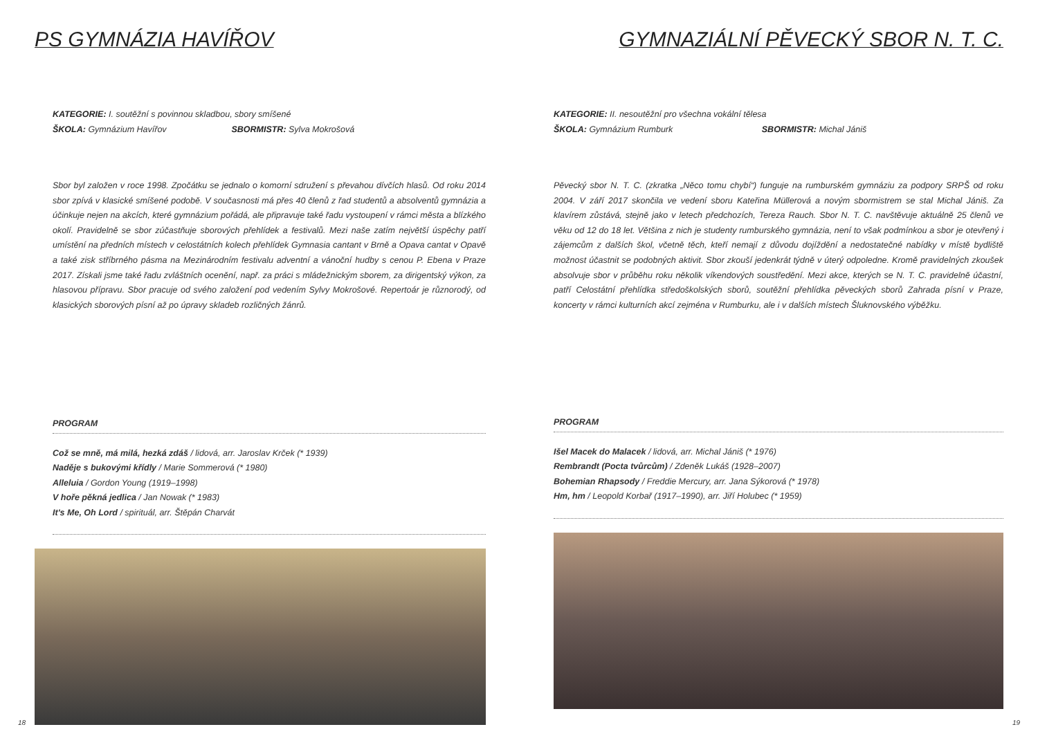PS GYMNÁZIA HAVÍŘOV
KATEGORIE: I. soutěžní s povinnou skladbou, sbory smíšené
ŠKOLA: Gymnázium Havířov SBORMISTR: Sylva Mokrošová
Sbor byl založen v roce 1998. Zpočátku se jednalo o komorní sdružení s převahou dívčích hlasů. Od roku 2014 sbor zpívá v klasické smíšené podobě. V současnosti má přes 40 členů z řad studentů a absolventů gymnázia a účinkuje nejen na akcích, které gymnázium pořádá, ale připravuje také řadu vystoupení v rámci města a blízkého okolí. Pravidelně se sbor zúčastňuje sborových přehlídek a festivalů. Mezi naše zatím největší úspěchy patří umístění na předních místech v celostátních kolech přehlídek Gymnasia cantant v Brně a Opava cantat v Opavě a také zisk stříbrného pásma na Mezinárodním festivalu adventní a vánoční hudby s cenou P. Ebena v Praze 2017. Získali jsme také řadu zvláštních ocenění, např. za práci s mládežnickým sborem, za dirigentský výkon, za hlasovou přípravu. Sbor pracuje od svého založení pod vedením Sylvy Mokrošové. Repertoár je různorodý, od klasických sborových písní až po úpravy skladeb rozličných žánrů.
PROGRAM
Což se mně, má milá, hezká zdáš / lidová, arr. Jaroslav Krček (* 1939)
Naděje s bukovými křídly / Marie Sommerová (* 1980)
Alleluia / Gordon Young (1919–1998)
V hoře pěkná jedlica / Jan Nowak (* 1983)
It's Me, Oh Lord / spirituál, arr. Štěpán Charvát
18
GYMNAZIÁLNÍ PĚVECKÝ SBOR N. T. C.
KATEGORIE: II. nesoutěžní pro všechna vokální tělesa
ŠKOLA: Gymnázium Rumburk SBORMISTR: Michal Jániš
Pěvecký sbor N. T. C. (zkratka „Něco tomu chybí“) funguje na rumburském gymnáziu za podpory SRPŠ od roku 2004. V září 2017 skončila ve vedení sboru Kateřina Müllerová a novým sbormistrem se stal Michal Jániš. Za klavírem zůstává, stejně jako v letech předchozích, Tereza Rauch. Sbor N. T. C. navštěvuje aktuálně 25 členů ve věku od 12 do 18 let. Většina z nich je studenty rumburského gymnázia, není to však podmínkou a sbor je otevřený i zájemcům z dalších škol, včetně těch, kteří nemají z důvodu dojíždění a nedostatečné nabídky v místě bydliště možnost účastnit se podobných aktivit. Sbor zkouší jedenkrát týdně v úterý odpoledne. Kromě pravidelných zkoušek absolvuje sbor v průběhu roku několik víkendových soustředění. Mezi akce, kterých se N. T. C. pravidelně účastní, patří Celostátní přehlídka středoškolských sborů, soutěžní přehlídka pěveckých sborů Zahrada písní v Praze, koncerty v rámci kulturních akcí zejména v Rumburku, ale i v dalších místech Šluknovského výběžku.
PROGRAM
Išel Macek do Malacek / lidová, arr. Michal Jániš (* 1976)
Rembrandt (Pocta tvůrcům) / Zdeněk Lukáš (1928–2007)
Bohemian Rhapsody / Freddie Mercury, arr. Jana Sýkorová (* 1978)
Hm, hm / Leopold Korbař (1917–1990), arr. Jiří Holubec (* 1959)
19